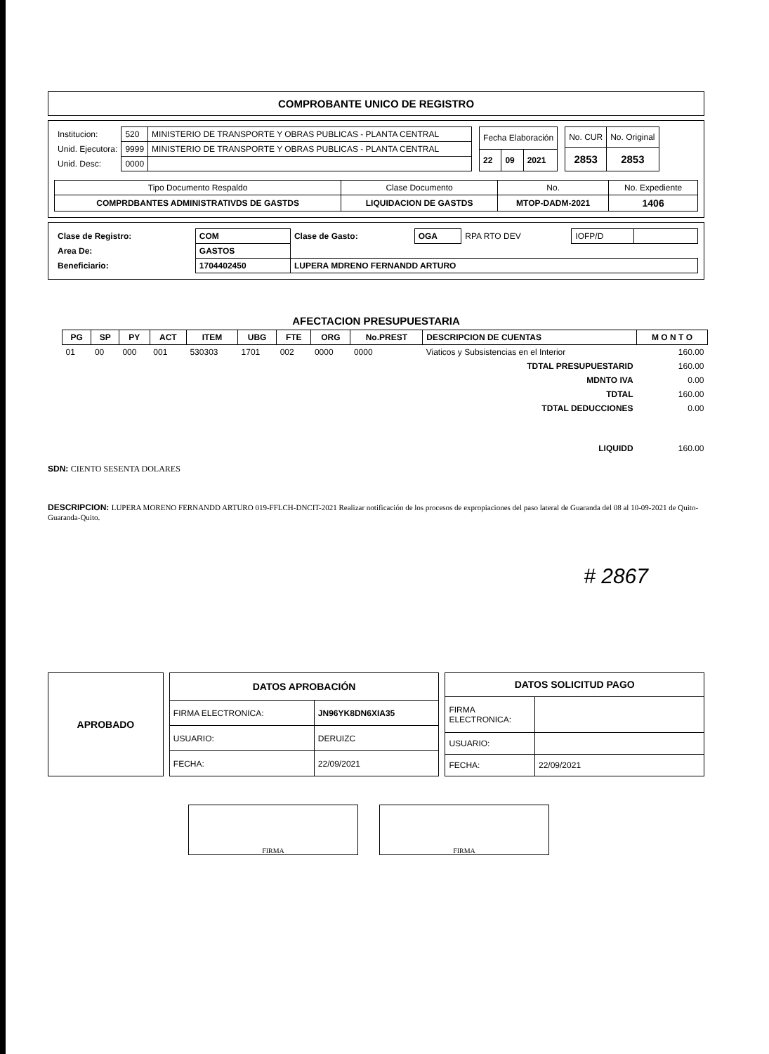COMPROBANTE UNICO DE REGISTRO
| Institucion: | 520 | MINISTERIO DE TRANSPORTE Y OBRAS PUBLICAS - PLANTA CENTRAL |
| Unid. Ejecutora: | 9999 | MINISTERIO DE TRANSPORTE Y OBRAS PUBLICAS - PLANTA CENTRAL |
| Unid. Desc: | 0000 | |
| Fecha Elaboración | | |
| 22 | 09 | 2021 |
| No. CUR | No. Original |
| 2853 | 2853 |
| Tipo Documento Respaldo | Clase Documento | No. | No. Expediente |
| COMPRDBANTES ADMINISTRATIVDS DE GASTDS | LIQUIDACION DE GASTDS | MTOP-DADM-2021 | 1406 |
| Clase de Registro: | COM | Clase de Gasto: | OGA | RPA RTO DEV | IOFP/D | |
| Area De: | GASTOS | | | | | |
| Beneficiario: | 1704402450 | LUPERA MDRENO FERNANDD ARTURO | | | | |
AFECTACION PRESUPUESTARIA
| PG | SP | PY | ACT | ITEM | UBG | FTE | ORG | No.PREST | DESCRIPCION DE CUENTAS | M O N T O |
| --- | --- | --- | --- | --- | --- | --- | --- | --- | --- | --- |
| 01 | 00 | 000 | 001 | 530303 | 1701 | 002 | 0000 | 0000 | Viaticos y Subsistencias en el Interior | 160.00 |
| TDTAL PRESUPUESTARID | | | | | | | | | | 160.00 |
| MDNTO IVA | | | | | | | | | | 0.00 |
| TDTAL | | | | | | | | | | 160.00 |
| TDTAL DEDUCCIONES | | | | | | | | | | 0.00 |
| LIQUIDD | | | | | | | | | | 160.00 |
SDN: CIENTO SESENTA DOLARES
DESCRIPCION: LUPERA MORENO FERNANDD ARTURO 019-FFLCH-DNCIT-2021 Realizar notificación de los procesos de expropiaciones del paso lateral de Guaranda del 08 al 10-09-2021 de Quito-Guaranda-Quito.
# 2867
| APROBADO |
| DATOS APROBACIÓN | |
| --- | --- |
| FIRMA ELECTRONICA: | JN96YK8DN6XIA35 |
| USUARIO: | DERUIZC |
| FECHA: | 22/09/2021 |
| DATOS SOLICITUD PAGO | |
| --- | --- |
| FIRMA ELECTRONICA: | |
| USUARIO: | |
| FECHA: | 22/09/2021 |
FIRMA FIRMA